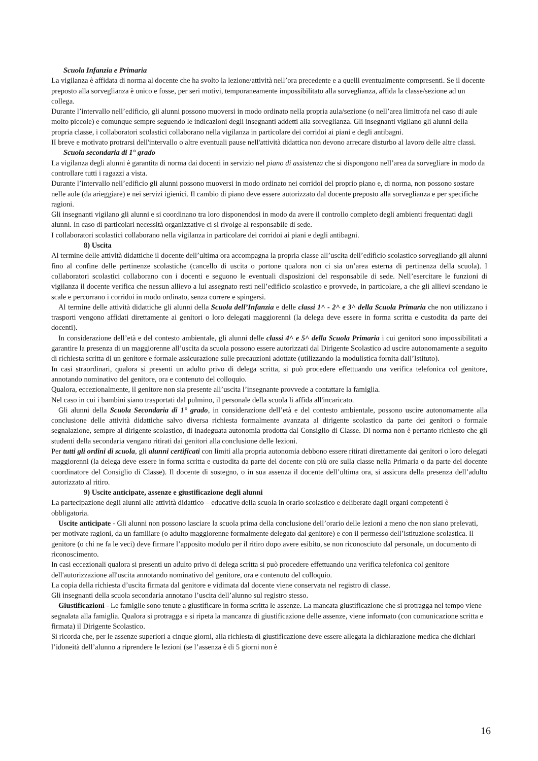Scuola Infanzia e Primaria
La vigilanza è affidata di norma al docente che ha svolto la lezione/attività nell’ora precedente e a quelli eventualmente compresenti. Se il docente preposto alla sorveglianza è unico e fosse, per seri motivi, temporaneamente impossibilitato alla sorveglianza, affida la classe/sezione ad un collega.
Durante l’intervallo nell’edificio, gli alunni possono muoversi in modo ordinato nella propria aula/sezione (o nell’area limitrofa nel caso di aule molto piccole) e comunque sempre seguendo le indicazioni degli insegnanti addetti alla sorveglianza. Gli insegnanti vigilano gli alunni della propria classe, i collaboratori scolastici collaborano nella vigilanza in particolare dei corridoi ai piani e degli antibagni.
II breve e motivato protrarsi dell'intervallo o altre eventuali pause nell'attività didattica non devono arrecare disturbo al lavoro delle altre classi.
Scuola secondaria di 1° grado
La vigilanza degli alunni è garantita di norma dai docenti in servizio nel piano di assistenza che si dispongono nell’area da sorvegliare in modo da controllare tutti i ragazzi a vista.
Durante l’intervallo nell’edificio gli alunni possono muoversi in modo ordinato nei corridoi del proprio piano e, di norma, non possono sostare nelle aule (da arieggiare) e nei servizi igienici. Il cambio di piano deve essere autorizzato dal docente preposto alla sorveglianza e per specifiche ragioni.
Gli insegnanti vigilano gli alunni e si coordinano tra loro disponendosi in modo da avere il controllo completo degli ambienti frequentati dagli alunni. In caso di particolari necessità organizzative ci si rivolge al responsabile di sede.
I collaboratori scolastici collaborano nella vigilanza in particolare dei corridoi ai piani e degli antibagni.
8) Uscita
Al termine delle attività didattiche il docente dell’ultima ora accompagna la propria classe all’uscita dell’edificio scolastico sorvegliando gli alunni fino al confine delle pertinenze scolastiche (cancello di uscita o portone qualora non ci sia un’area esterna di pertinenza della scuola). I collaboratori scolastici collaborano con i docenti e seguono le eventuali disposizioni del responsabile di sede. Nell’esercitare le funzioni di vigilanza il docente verifica che nessun allievo a lui assegnato resti nell’edificio scolastico e provvede, in particolare, a che gli allievi scendano le scale e percorrano i corridoi in modo ordinato, senza correre e spingersi.
Al termine delle attività didattiche gli alunni della Scuola dell’Infanzia e delle classi 1^ - 2^ e 3^ della Scuola Primaria che non utilizzano i trasporti vengono affidati direttamente ai genitori o loro delegati maggiorenni (la delega deve essere in forma scritta e custodita da parte dei docenti).
In considerazione dell’età e del contesto ambientale, gli alunni delle classi 4^ e 5^ della Scuola Primaria i cui genitori sono impossibilitati a garantire la presenza di un maggiorenne all’uscita da scuola possono essere autorizzati dal Dirigente Scolastico ad uscire autonomamente a seguito di richiesta scritta di un genitore e formale assicurazione sulle precauzioni adottate (utilizzando la modulistica fornita dall’Istituto).
In casi straordinari, qualora si presenti un adulto privo di delega scritta, si può procedere effettuando una verifica telefonica col genitore, annotando nominativo del genitore, ora e contenuto del colloquio.
Qualora, eccezionalmente, il genitore non sia presente all’uscita l’insegnante provvede a contattare la famiglia.
Nel caso in cui i bambini siano trasportati dal pulmino, il personale della scuola li affida all'incaricato.
Gli alunni della Scuola Secondaria di 1° grado, in considerazione dell’età e del contesto ambientale, possono uscire autonomamente alla conclusione delle attività didattiche salvo diversa richiesta formalmente avanzata al dirigente scolastico da parte dei genitori o formale segnalazione, sempre al dirigente scolastico, di inadeguata autonomia prodotta dal Consiglio di Classe. Di norma non è pertanto richiesto che gli studenti della secondaria vengano ritirati dai genitori alla conclusione delle lezioni.
Per tutti gli ordini di scuola, gli alunni certificati con limiti alla propria autonomia debbono essere ritirati direttamente dai genitori o loro delegati maggiorenni (la delega deve essere in forma scritta e custodita da parte del docente con più ore sulla classe nella Primaria o da parte del docente coordinatore del Consiglio di Classe). Il docente di sostegno, o in sua assenza il docente dell’ultima ora, si assicura della presenza dell’adulto autorizzato al ritiro.
9) Uscite anticipate, assenze e giustificazione degli alunni
La partecipazione degli alunni alle attività didattico – educative della scuola in orario scolastico e deliberate dagli organi competenti è obbligatoria.
Uscite anticipate - Gli alunni non possono lasciare la scuola prima della conclusione dell’orario delle lezioni a meno che non siano prelevati, per motivate ragioni, da un familiare (o adulto maggiorenne formalmente delegato dal genitore) e con il permesso dell’istituzione scolastica. Il genitore (o chi ne fa le veci) deve firmare l’apposito modulo per il ritiro dopo avere esibito, se non riconosciuto dal personale, un documento di riconoscimento.
In casi eccezionali qualora si presenti un adulto privo di delega scritta si può procedere effettuando una verifica telefonica col genitore dell'autorizzazione all'uscita annotando nominativo del genitore, ora e contenuto del colloquio.
La copia della richiesta d’uscita firmata dal genitore e vidimata dal docente viene conservata nel registro di classe.
Gli insegnanti della scuola secondaria annotano l’uscita dell’alunno sul registro stesso.
Giustificazioni - Le famiglie sono tenute a giustificare in forma scritta le assenze. La mancata giustificazione che si protragga nel tempo viene segnalata alla famiglia. Qualora si protragga e si ripeta la mancanza di giustificazione delle assenze, viene informato (con comunicazione scritta e firmata) il Dirigente Scolastico.
Si ricorda che, per le assenze superiori a cinque giorni, alla richiesta di giustificazione deve essere allegata la dichiarazione medica che dichiari l’idoneità dell’alunno a riprendere le lezioni (se l’assenza è di 5 giorni non è
16